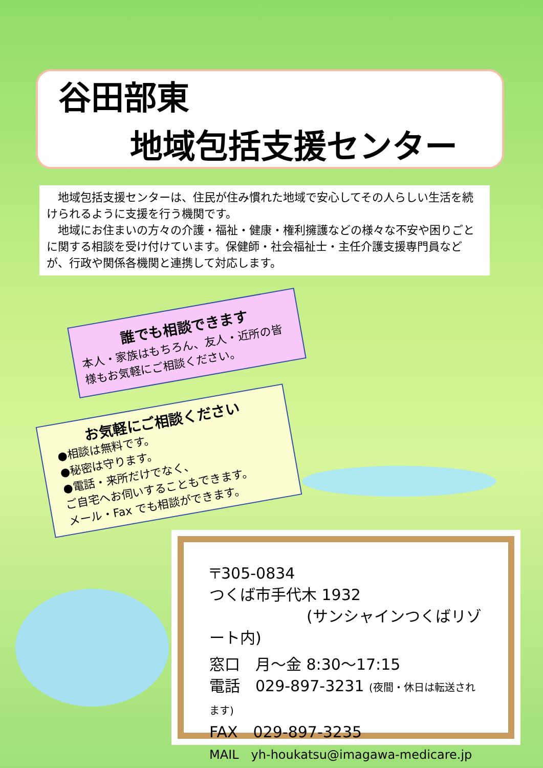谷田部東
地域包括支援センター
地域包括支援センターは、住民が住み慣れた地域で安心してその人らしい生活を続けられるように支援を行う機関です。
地域にお住まいの方々の介護・福祉・健康・権利擁護などの様々な不安や困りごとに関する相談を受け付けています。保健師・社会福祉士・主任介護支援専門員などが、行政や関係各機関と連携して対応します。
誰でも相談できます
本人・家族はもちろん、友人・近所の皆様もお気軽にご相談ください。
お気軽にご相談ください
●相談は無料です。
●秘密は守ります。
●電話・来所だけでなく、
ご自宅へお伺いすることもできます。
メール・Fax でも相談ができます。
〒305-0834
つくば市手代木 1932
(サンシャインつくばリゾート内)
窓口　月～金 8:30～17:15
電話　029-897-3231 (夜間・休日は転送されます)
FAX　029-897-3235
MAIL　yh-houkatsu@imagawa-medicare.jp